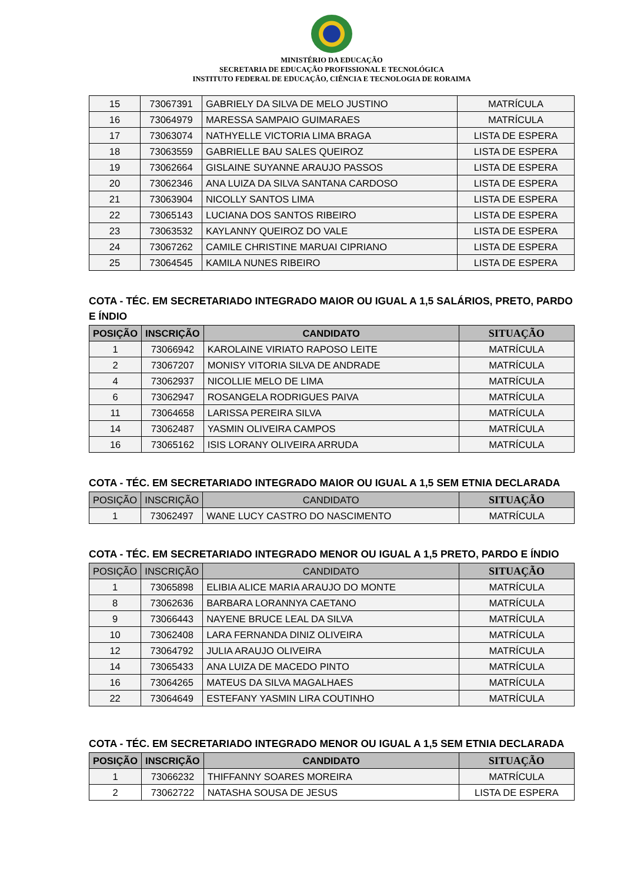MINISTÉRIO DA EDUCAÇÃO
SECRETARIA DE EDUCAÇÃO PROFISSIONAL E TECNOLÓGICA
INSTITUTO FEDERAL DE EDUCAÇÃO, CIÊNCIA E TECNOLOGIA DE RORAIMA
| 15 | 73067391 | GABRIELY DA SILVA DE MELO JUSTINO | MATRÍCULA |
| 16 | 73064979 | MARESSA SAMPAIO GUIMARAES | MATRÍCULA |
| 17 | 73063074 | NATHYELLE VICTORIA LIMA BRAGA | LISTA DE ESPERA |
| 18 | 73063559 | GABRIELLE BAU SALES QUEIROZ | LISTA DE ESPERA |
| 19 | 73062664 | GISLAINE SUYANNE ARAUJO PASSOS | LISTA DE ESPERA |
| 20 | 73062346 | ANA LUIZA DA SILVA SANTANA CARDOSO | LISTA DE ESPERA |
| 21 | 73063904 | NICOLLY SANTOS LIMA | LISTA DE ESPERA |
| 22 | 73065143 | LUCIANA DOS SANTOS RIBEIRO | LISTA DE ESPERA |
| 23 | 73063532 | KAYLANNY QUEIROZ DO VALE | LISTA DE ESPERA |
| 24 | 73067262 | CAMILE CHRISTINE MARUAI CIPRIANO | LISTA DE ESPERA |
| 25 | 73064545 | KAMILA NUNES RIBEIRO | LISTA DE ESPERA |
COTA - TÉC. EM SECRETARIADO INTEGRADO MAIOR OU IGUAL A 1,5 SALÁRIOS, PRETO, PARDO E ÍNDIO
| POSIÇÃO | INSCRIÇÃO | CANDIDATO | SITUAÇÃO |
| --- | --- | --- | --- |
| 1 | 73066942 | KAROLAINE VIRIATO RAPOSO LEITE | MATRÍCULA |
| 2 | 73067207 | MONISY VITORIA SILVA DE ANDRADE | MATRÍCULA |
| 4 | 73062937 | NICOLLIE MELO DE LIMA | MATRÍCULA |
| 6 | 73062947 | ROSANGELA RODRIGUES PAIVA | MATRÍCULA |
| 11 | 73064658 | LARISSA PEREIRA SILVA | MATRÍCULA |
| 14 | 73062487 | YASMIN OLIVEIRA CAMPOS | MATRÍCULA |
| 16 | 73065162 | ISIS LORANY OLIVEIRA ARRUDA | MATRÍCULA |
COTA - TÉC. EM SECRETARIADO INTEGRADO MAIOR OU IGUAL A 1,5 SEM ETNIA DECLARADA
| POSIÇÃO | INSCRIÇÃO | CANDIDATO | SITUAÇÃO |
| --- | --- | --- | --- |
| 1 | 73062497 | WANE LUCY CASTRO DO NASCIMENTO | MATRÍCULA |
COTA - TÉC. EM SECRETARIADO INTEGRADO MENOR OU IGUAL A 1,5 PRETO, PARDO E ÍNDIO
| POSIÇÃO | INSCRIÇÃO | CANDIDATO | SITUAÇÃO |
| --- | --- | --- | --- |
| 1 | 73065898 | ELIBIA ALICE MARIA ARAUJO DO MONTE | MATRÍCULA |
| 8 | 73062636 | BARBARA LORANNYA CAETANO | MATRÍCULA |
| 9 | 73066443 | NAYENE BRUCE LEAL DA SILVA | MATRÍCULA |
| 10 | 73062408 | LARA FERNANDA DINIZ OLIVEIRA | MATRÍCULA |
| 12 | 73064792 | JULIA ARAUJO OLIVEIRA | MATRÍCULA |
| 14 | 73065433 | ANA LUIZA DE MACEDO PINTO | MATRÍCULA |
| 16 | 73064265 | MATEUS DA SILVA MAGALHAES | MATRÍCULA |
| 22 | 73064649 | ESTEFANY YASMIN LIRA COUTINHO | MATRÍCULA |
COTA - TÉC. EM SECRETARIADO INTEGRADO MENOR OU IGUAL A 1,5 SEM ETNIA DECLARADA
| POSIÇÃO | INSCRIÇÃO | CANDIDATO | SITUAÇÃO |
| --- | --- | --- | --- |
| 1 | 73066232 | THIFFANNY SOARES MOREIRA | MATRÍCULA |
| 2 | 73062722 | NATASHA SOUSA DE JESUS | LISTA DE ESPERA |